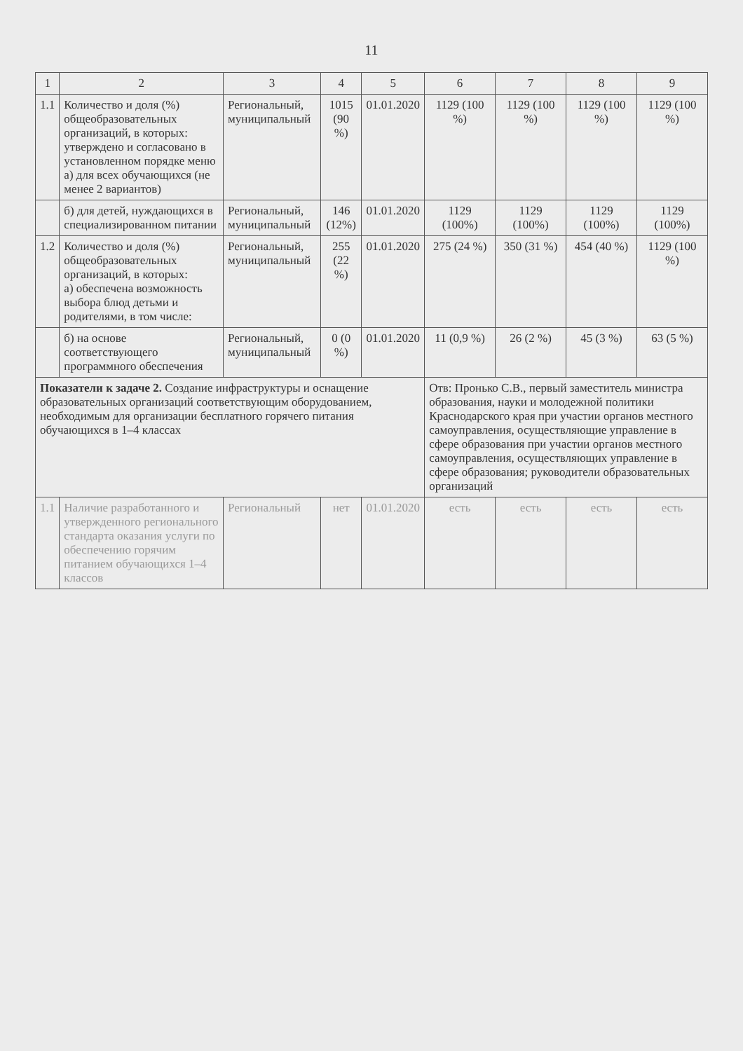11
| 1 | 2 | 3 | 4 | 5 | 6 | 7 | 8 | 9 |
| --- | --- | --- | --- | --- | --- | --- | --- | --- |
| 1.1 | Количество и доля (%) общеобразовательных организаций, в которых: утверждено и согласовано в установленном порядке меню а) для всех обучающихся (не менее 2 вариантов) | Региональный, муниципальный | 1015 (90 %) | 01.01.2020 | 1129 (100 %) | 1129 (100 %) | 1129 (100 %) | 1129 (100 %) |
| | б) для детей, нуждающихся в специализированном питании | Региональный, муниципальный | 146 (12%) | 01.01.2020 | 1129 (100%) | 1129 (100%) | 1129 (100%) | 1129 (100%) |
| 1.2 | Количество и доля (%) общеобразовательных организаций, в которых: а) обеспечена возможность выбора блюд детьми и родителями, в том числе: | Региональный, муниципальный | 255 (22 %) | 01.01.2020 | 275 (24 %) | 350 (31 %) | 454 (40 %) | 1129 (100 %) |
| | б) на основе соответствующего программного обеспечения | Региональный, муниципальный | 0 (0 %) | 01.01.2020 | 11 (0,9 %) | 26 (2 %) | 45 (3 %) | 63 (5 %) |
| Показатели к задаче 2. Создание инфраструктуры и оснащение образовательных организаций соответствующим оборудованием, необходимым для организации бесплатного горячего питания обучающихся в 1–4 классах | | | | | Отв: Пронько С.В., первый заместитель министра образования, науки и молодежной политики Краснодарского края при участии органов местного самоуправления, осуществляющие управление в сфере образования при участии органов местного самоуправления, осуществляющих управление в сфере образования; руководители образовательных организаций | | | |
| 1.1 | Наличие разработанного и утвержденного регионального стандарта оказания услуги по обеспечению горячим питанием обучающихся 1–4 классов | Региональный | нет | 01.01.2020 | есть | есть | есть | есть |